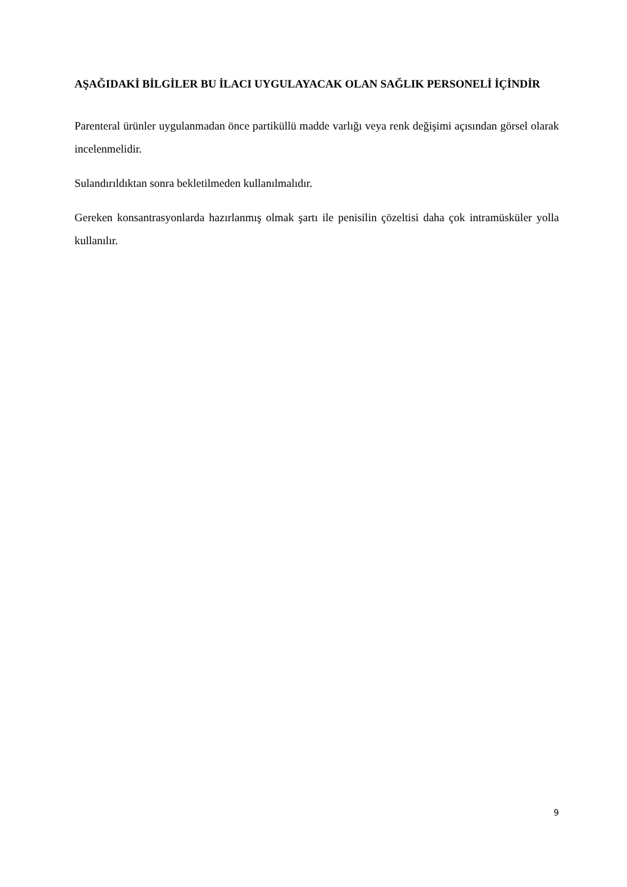AŞAĞIDAKİ BİLGİLER BU İLACI UYGULAYACAK OLAN SAĞLIK PERSONELİ İÇİNDİR
Parenteral ürünler uygulanmadan önce partiküllü madde varlığı veya renk değişimi açısından görsel olarak incelenmelidir.
Sulandırıldıktan sonra bekletilmeden kullanılmalıdır.
Gereken konsantrasyonlarda hazırlanmış olmak şartı ile penisilin çözeltisi daha çok intramüsküler yolla kullanılır.
9